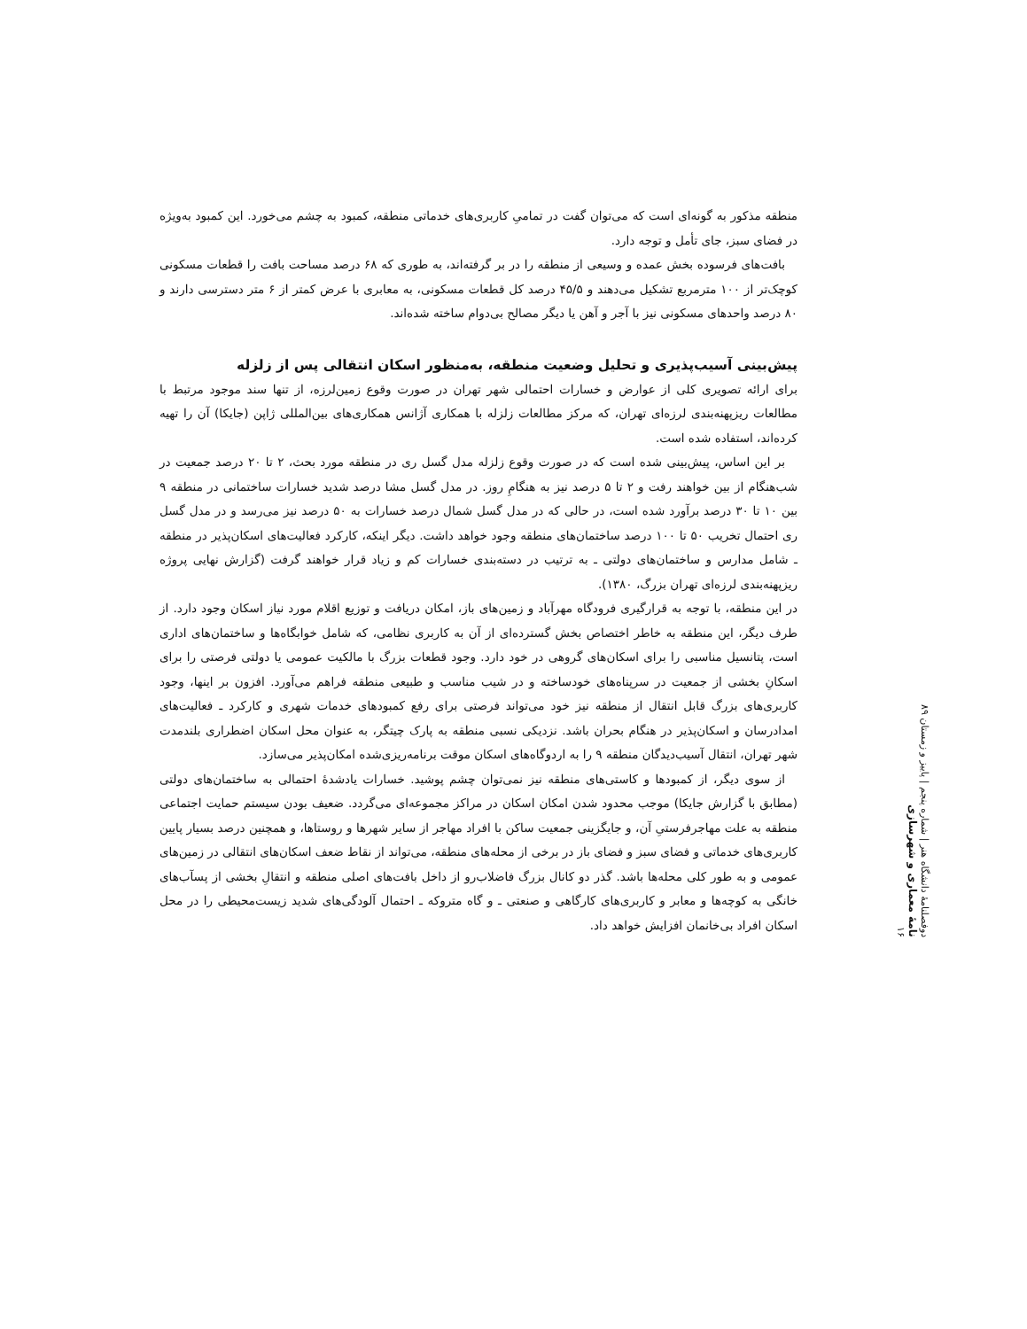منطقه مذکور به گونه‌ای است که می‌توان گفت در تمامیِ کاربری‌های خدماتی منطقه، کمبود به چشم می‌خورد. این کمبود به‌ویژه در فضای سبز، جای تأمل و توجه دارد.
بافت‌های فرسوده بخش عمده و وسیعی از منطقه را در بر گرفته‌اند، به طوری که ۶۸ درصد مساحت بافت را قطعات مسکونی کوچک‌تر از ۱۰۰ مترمربع تشکیل می‌دهند و ۴۵/۵ درصد کل قطعات مسکونی، به معابری با عرض کمتر از ۶ متر دسترسی دارند و ۸۰ درصد واحدهای مسکونی نیز با آجر و آهن یا دیگر مصالح بی‌دوام ساخته شده‌اند.
پیش‌بینی آسیب‌پذیری و تحلیل وضعیت منطقه، به‌منظور اسکان انتقالی پس از زلزله
برای ارائه تصویری کلی از عوارض و خسارات احتمالی شهر تهران در صورت وقوع زمین‌لرزه، از تنها سند موجود مرتبط با مطالعات ریزپهنه‌بندی لرزه‌ای تهران، که مرکز مطالعات زلزله با همکاری آژانس همکاری‌های بین‌المللی ژاپن (جایکا) آن را تهیه کرده‌اند، استفاده شده است.
بر این اساس، پیش‌بینی شده است که در صورت وقوع زلزله مدل گسل ری در منطقه مورد بحث، ۲ تا ۲۰ درصد جمعیت در شب‌هنگام از بین خواهند رفت و ۲ تا ۵ درصد نیز به هنگامِ روز. در مدل گسل مشا درصد شدید خسارات ساختمانی در منطقه ۹ بین ۱۰ تا ۳۰ درصد برآورد شده است، در حالی که در مدل گسل شمال درصد خسارات به ۵۰ درصد نیز می‌رسد و در مدل گسل ری احتمال تخریب ۵۰ تا ۱۰۰ درصد ساختمان‌های منطقه وجود خواهد داشت. دیگر اینکه، کارکرد فعالیت‌های اسکان‌پذیر در منطقه ـ شامل مدارس و ساختمان‌های دولتی ـ به ترتیب در دسته‌بندی خسارات کم و زیاد قرار خواهند گرفت (گزارش نهایی پروژه ریزپهنه‌بندی لرزه‌ای تهران بزرگ، ۱۳۸۰).
در این منطقه، با توجه به قرارگیری فرودگاه مهرآباد و زمین‌های باز، امکان دریافت و توزیع اقلام مورد نیاز اسکان وجود دارد. از طرف دیگر، این منطقه به خاطر اختصاص بخش گسترده‌ای از آن به کاربری نظامی، که شامل خوابگاه‌ها و ساختمان‌های اداری است، پتانسیل مناسبی را برای اسکان‌های گروهی در خود دارد. وجود قطعات بزرگ با مالکیت عمومی یا دولتی فرصتی را برای اسکانِ بخشی از جمعیت در سرپناه‌های خودساخته و در شیب مناسب و طبیعی منطقه فراهم می‌آورد. افزون بر اینها، وجود کاربری‌های بزرگ قابل انتقال از منطقه نیز خود می‌تواند فرصتی برای رفع کمبودهای خدمات شهری و کارکرد ـ فعالیت‌های امدادرسان و اسکان‌پذیر در هنگام بحران باشد. نزدیکی نسبی منطقه به پارک چیتگر، به عنوان محل اسکان اضطراری بلندمدت شهر تهران، انتقال آسیب‌دیدگان منطقه ۹ را به اردوگاه‌های اسکان موقت برنامه‌ریزی‌شده امکان‌پذیر می‌سازد.
از سوی دیگر، از کمبودها و کاستی‌های منطقه نیز نمی‌توان چشم پوشید. خسارات یادشدهٔ احتمالی به ساختمان‌های دولتی (مطابق با گزارش جایکا) موجب محدود شدن امکان اسکان در مراکز مجموعه‌ای می‌گردد. ضعیف بودن سیستم حمایت اجتماعی منطقه به علت مهاجرفرستیِ آن، و جایگزینی جمعیت ساکن با افراد مهاجر از سایر شهرها و روستاها، و همچنین درصد بسیار پایین کاربری‌های خدماتی و فضای سبز و فضای باز در برخی از محله‌های منطقه، می‌تواند از نقاط ضعف اسکان‌های انتقالی در زمین‌های عمومی و به طور کلی محله‌ها باشد. گذر دو کانال بزرگ فاضلاب‌رو از داخل بافت‌های اصلی منطقه و انتقالِ بخشی از پسآب‌های خانگی به کوچه‌ها و معابر و کاربری‌های کارگاهی و صنعتی ـ و گاه متروکه ـ احتمال آلودگی‌های شدید زیست‌محیطی را در محل اسکان افراد بی‌خانمان افزایش خواهد داد.
دوفصلنامهٔ دانشگاه هنر | شماره پنجم | پاییز و زمستان ۸۹
نامهٔ معماری و شهرسازی
۱۶